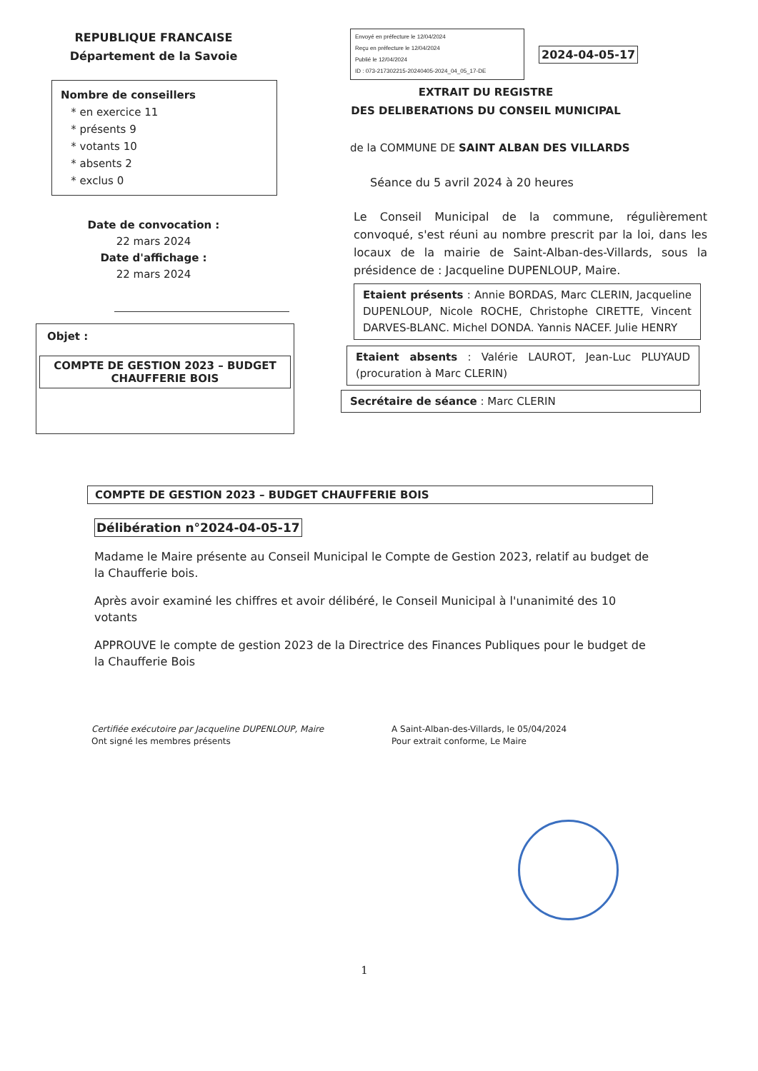REPUBLIQUE FRANCAISE
Département de la Savoie
Nombre de conseillers
* en exercice 11
* présents 9
* votants 10
* absents 2
* exclus 0
Date de convocation :
22 mars 2024
Date d'affichage :
22 mars 2024
Objet :
COMPTE DE GESTION 2023 – BUDGET CHAUFFERIE BOIS
Envoyé en préfecture le 12/04/2024
Reçu en préfecture le 12/04/2024
Publié le 12/04/2024
ID : 073-217302215-20240405-2024_04_05_17-DE
2024-04-05-17
EXTRAIT DU REGISTRE
DES DELIBERATIONS DU CONSEIL MUNICIPAL
de la COMMUNE DE SAINT ALBAN DES VILLARDS
Séance du 5 avril 2024 à 20 heures
Le Conseil Municipal de la commune, régulièrement convoqué, s'est réuni au nombre prescrit par la loi, dans les locaux de la mairie de Saint-Alban-des-Villards, sous la présidence de : Jacqueline DUPENLOUP, Maire.
Etaient présents : Annie BORDAS, Marc CLERIN, Jacqueline DUPENLOUP, Nicole ROCHE, Christophe CIRETTE, Vincent DARVES-BLANC. Michel DONDA. Yannis NACEF. Julie HENRY
Etaient absents : Valérie LAUROT, Jean-Luc PLUYAUD (procuration à Marc CLERIN)
Secrétaire de séance : Marc CLERIN
COMPTE DE GESTION 2023 – BUDGET CHAUFFERIE BOIS
Délibération n°2024-04-05-17
Madame le Maire présente au Conseil Municipal le Compte de Gestion 2023, relatif au budget de la Chaufferie bois.
Après avoir examiné les chiffres et avoir délibéré, le Conseil Municipal à l'unanimité des 10 votants
APPROUVE le compte de gestion 2023 de la Directrice des Finances Publiques pour le budget de la Chaufferie Bois
Certifiée exécutoire par Jacqueline DUPENLOUP, Maire
Ont signé les membres présents
A Saint-Alban-des-Villards, le 05/04/2024
Pour extrait conforme, Le Maire
1